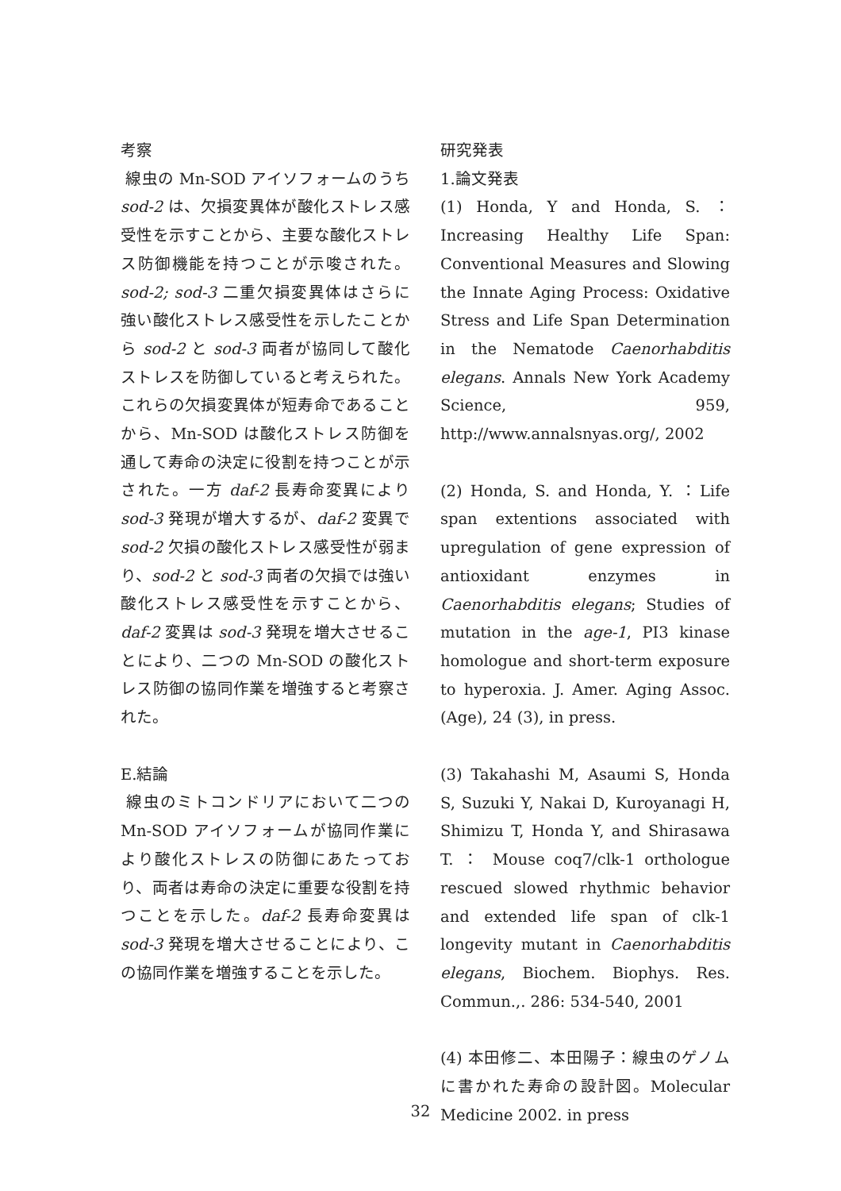考察
線虫の Mn-SOD アイソフォームのうち sod-2 は、欠損変異体が酸化ストレス感受性を示すことから、主要な酸化ストレス防御機能を持つことが示唆された。sod-2; sod-3 二重欠損変異体はさらに強い酸化ストレス感受性を示したことから sod-2 と sod-3 両者が協同して酸化ストレスを防御していると考えられた。これらの欠損変異体が短寿命であることから、Mn-SOD は酸化ストレス防御を通して寿命の決定に役割を持つことが示された。一方 daf-2 長寿命変異により sod-3 発現が増大するが、daf-2 変異で sod-2 欠損の酸化ストレス感受性が弱まり、sod-2 と sod-3 両者の欠損では強い酸化ストレス感受性を示すことから、daf-2 変異は sod-3 発現を増大させることにより、二つの Mn-SOD の酸化ストレス防御の協同作業を増強すると考察された。
E.結論
線虫のミトコンドリアにおいて二つの Mn-SOD アイソフォームが協同作業により酸化ストレスの防御にあたっており、両者は寿命の決定に重要な役割を持つことを示した。daf-2 長寿命変異は sod-3 発現を増大させることにより、この協同作業を増強することを示した。
研究発表
1.論文発表
(1) Honda, Y and Honda, S. ：Increasing Healthy Life Span: Conventional Measures and Slowing the Innate Aging Process: Oxidative Stress and Life Span Determination in the Nematode Caenorhabditis elegans. Annals New York Academy Science, 959, http://www.annalsnyas.org/, 2002
(2) Honda, S. and Honda, Y. ：Life span extentions associated with upregulation of gene expression of antioxidant enzymes in Caenorhabditis elegans; Studies of mutation in the age-1, PI3 kinase homologue and short-term exposure to hyperoxia. J. Amer. Aging Assoc. (Age), 24 (3), in press.
(3) Takahashi M, Asaumi S, Honda S, Suzuki Y, Nakai D, Kuroyanagi H, Shimizu T, Honda Y, and Shirasawa T. ： Mouse coq7/clk-1 orthologue rescued slowed rhythmic behavior and extended life span of clk-1 longevity mutant in Caenorhabditis elegans, Biochem. Biophys. Res. Commun.,. 286: 534-540, 2001
(4) 本田修二、本田陽子：線虫のゲノムに書かれた寿命の設計図。Molecular Medicine 2002. in press
32